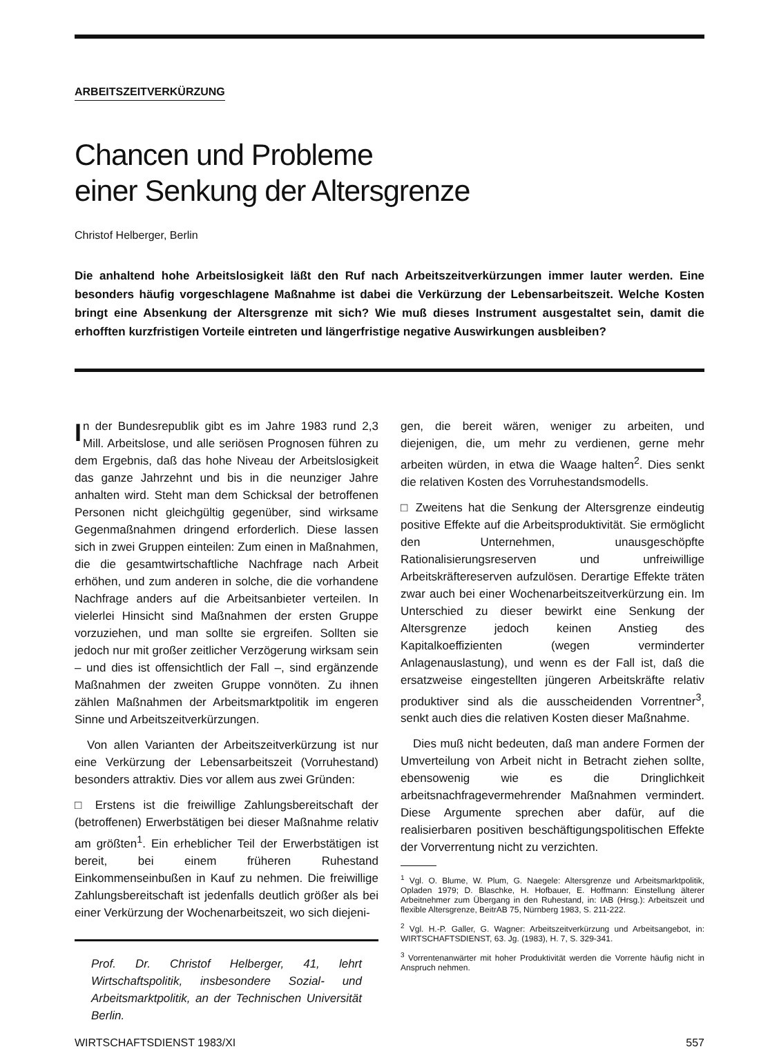ARBEITSZEITVERKÜRZUNG
Chancen und Probleme
einer Senkung der Altersgrenze
Christof Helberger, Berlin
Die anhaltend hohe Arbeitslosigkeit läßt den Ruf nach Arbeitszeitverkürzungen immer lauter werden. Eine besonders häufig vorgeschlagene Maßnahme ist dabei die Verkürzung der Lebensarbeitszeit. Welche Kosten bringt eine Absenkung der Altersgrenze mit sich? Wie muß dieses Instrument ausgestaltet sein, damit die erhofften kurzfristigen Vorteile eintreten und längerfristige negative Auswirkungen ausbleiben?
In der Bundesrepublik gibt es im Jahre 1983 rund 2,3 Mill. Arbeitslose, und alle seriösen Prognosen führen zu dem Ergebnis, daß das hohe Niveau der Arbeitslosigkeit das ganze Jahrzehnt und bis in die neunziger Jahre anhalten wird. Steht man dem Schicksal der betroffenen Personen nicht gleichgültig gegenüber, sind wirksame Gegenmaßnahmen dringend erforderlich. Diese lassen sich in zwei Gruppen einteilen: Zum einen in Maßnahmen, die die gesamtwirtschaftliche Nachfrage nach Arbeit erhöhen, und zum anderen in solche, die die vorhandene Nachfrage anders auf die Arbeitsanbieter verteilen. In vielerlei Hinsicht sind Maßnahmen der ersten Gruppe vorzuziehen, und man sollte sie ergreifen. Sollten sie jedoch nur mit großer zeitlicher Verzögerung wirksam sein – und dies ist offensichtlich der Fall –, sind ergänzende Maßnahmen der zweiten Gruppe vonnöten. Zu ihnen zählen Maßnahmen der Arbeitsmarktpolitik im engeren Sinne und Arbeitszeitverkürzungen.
Von allen Varianten der Arbeitszeitverkürzung ist nur eine Verkürzung der Lebensarbeitszeit (Vorruhestand) besonders attraktiv. Dies vor allem aus zwei Gründen:
□ Erstens ist die freiwillige Zahlungsbereitschaft der (betroffenen) Erwerbstätigen bei dieser Maßnahme relativ am größten<sup>1</sup>. Ein erheblicher Teil der Erwerbstätigen ist bereit, bei einem früheren Ruhestand Einkommenseinbußen in Kauf zu nehmen. Die freiwillige Zahlungsbereitschaft ist jedenfalls deutlich größer als bei einer Verkürzung der Wochenarbeitszeit, wo sich diejeni-
Prof. Dr. Christof Helberger, 41, lehrt Wirtschaftspolitik, insbesondere Sozial- und Arbeitsmarktpolitik, an der Technischen Universität Berlin.
gen, die bereit wären, weniger zu arbeiten, und diejenigen, die, um mehr zu verdienen, gerne mehr arbeiten würden, in etwa die Waage halten<sup>2</sup>. Dies senkt die relativen Kosten des Vorruhestandsmodells.
□ Zweitens hat die Senkung der Altersgrenze eindeutig positive Effekte auf die Arbeitsproduktivität. Sie ermöglicht den Unternehmen, unausgeschöpfte Rationalisierungsreserven und unfreiwillige Arbeitskräftereserven aufzulösen. Derartige Effekte träten zwar auch bei einer Wochenarbeitszeitverkürzung ein. Im Unterschied zu dieser bewirkt eine Senkung der Altersgrenze jedoch keinen Anstieg des Kapitalkoeffizienten (wegen verminderter Anlagenauslastung), und wenn es der Fall ist, daß die ersatzweise eingestellten jüngeren Arbeitskräfte relativ produktiver sind als die ausscheidenden Vorrentner<sup>3</sup>, senkt auch dies die relativen Kosten dieser Maßnahme.
Dies muß nicht bedeuten, daß man andere Formen der Umverteilung von Arbeit nicht in Betracht ziehen sollte, ebensowenig wie es die Dringlichkeit arbeitsnachfragevermehrender Maßnahmen vermindert. Diese Argumente sprechen aber dafür, auf die realisierbaren positiven beschäftigungspolitischen Effekte der Vorverrentung nicht zu verzichten.
<sup>1</sup> Vgl. O. Blume, W. Plum, G. Naegele: Altersgrenze und Arbeitsmarktpolitik, Opladen 1979; D. Blaschke, H. Hofbauer, E. Hoffmann: Einstellung älterer Arbeitnehmer zum Übergang in den Ruhestand, in: IAB (Hrsg.): Arbeitszeit und flexible Altersgrenze, BeitrAB 75, Nürnberg 1983, S. 211-222.
<sup>2</sup> Vgl. H.-P. Galler, G. Wagner: Arbeitszeitverkürzung und Arbeitsangebot, in: WIRTSCHAFTSDIENST, 63. Jg. (1983), H. 7, S. 329-341.
<sup>3</sup> Vorrentenanwärter mit hoher Produktivität werden die Vorrente häufig nicht in Anspruch nehmen.
WIRTSCHAFTSDIENST 1983/XI 557